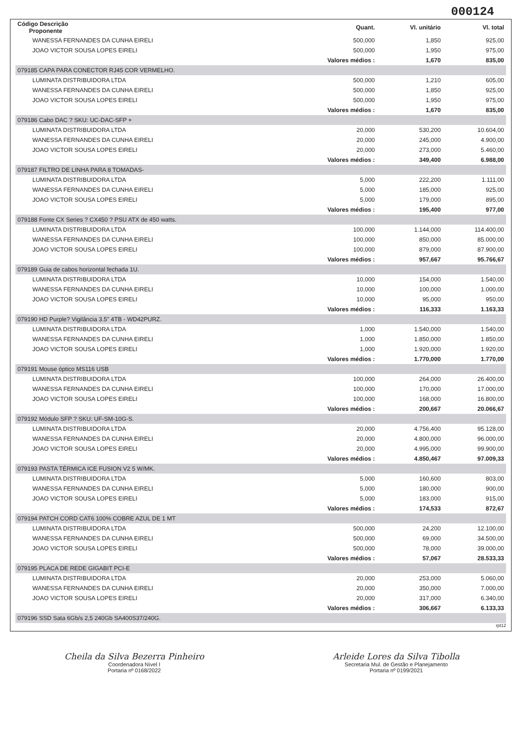000124
| Código Descrição Proponente | Quant. | Vl. unitário | Vl. total |
| --- | --- | --- | --- |
| WANESSA FERNANDES DA CUNHA EIRELI | 500,000 | 1,850 | 925,00 |
| JOAO VICTOR SOUSA LOPES EIRELI | 500,000 | 1,950 | 975,00 |
| | Valores médios : | 1,670 | 835,00 |
| 079185 CAPA PARA CONECTOR RJ45 COR VERMELHO. | | | |
| LUMINATA DISTRIBUIDORA LTDA | 500,000 | 1,210 | 605,00 |
| WANESSA FERNANDES DA CUNHA EIRELI | 500,000 | 1,850 | 925,00 |
| JOAO VICTOR SOUSA LOPES EIRELI | 500,000 | 1,950 | 975,00 |
| | Valores médios : | 1,670 | 835,00 |
| 079186 Cabo DAC ? SKU: UC-DAC-SFP + | | | |
| LUMINATA DISTRIBUIDORA LTDA | 20,000 | 530,200 | 10.604,00 |
| WANESSA FERNANDES DA CUNHA EIRELI | 20,000 | 245,000 | 4.900,00 |
| JOAO VICTOR SOUSA LOPES EIRELI | 20,000 | 273,000 | 5.460,00 |
| | Valores médios : | 349,400 | 6.988,00 |
| 079187 FILTRO DE LINHA PARA 8 TOMADAS- | | | |
| LUMINATA DISTRIBUIDORA LTDA | 5,000 | 222,200 | 1.111,00 |
| WANESSA FERNANDES DA CUNHA EIRELI | 5,000 | 185,000 | 925,00 |
| JOAO VICTOR SOUSA LOPES EIRELI | 5,000 | 179,000 | 895,00 |
| | Valores médios : | 195,400 | 977,00 |
| 079188 Fonte CX Series ? CX450 ? PSU ATX de 450 watts. | | | |
| LUMINATA DISTRIBUIDORA LTDA | 100,000 | 1.144,000 | 114.400,00 |
| WANESSA FERNANDES DA CUNHA EIRELI | 100,000 | 850,000 | 85.000,00 |
| JOAO VICTOR SOUSA LOPES EIRELI | 100,000 | 879,000 | 87.900,00 |
| | Valores médios : | 957,667 | 95.766,67 |
| 079189 Guia de cabos horizontal fechada 1U. | | | |
| LUMINATA DISTRIBUIDORA LTDA | 10,000 | 154,000 | 1.540,00 |
| WANESSA FERNANDES DA CUNHA EIRELI | 10,000 | 100,000 | 1.000,00 |
| JOAO VICTOR SOUSA LOPES EIRELI | 10,000 | 95,000 | 950,00 |
| | Valores médios : | 116,333 | 1.163,33 |
| 079190 HD Purple? Vigilância 3.5" 4TB - WD42PURZ. | | | |
| LUMINATA DISTRIBUIDORA LTDA | 1,000 | 1.540,000 | 1.540,00 |
| WANESSA FERNANDES DA CUNHA EIRELI | 1,000 | 1.850,000 | 1.850,00 |
| JOAO VICTOR SOUSA LOPES EIRELI | 1,000 | 1.920,000 | 1.920,00 |
| | Valores médios : | 1.770,000 | 1.770,00 |
| 079191 Mouse óptico MS116 USB | | | |
| LUMINATA DISTRIBUIDORA LTDA | 100,000 | 264,000 | 26.400,00 |
| WANESSA FERNANDES DA CUNHA EIRELI | 100,000 | 170,000 | 17.000,00 |
| JOAO VICTOR SOUSA LOPES EIRELI | 100,000 | 168,000 | 16.800,00 |
| | Valores médios : | 200,667 | 20.066,67 |
| 079192 Módulo SFP ? SKU: UF-SM-10G-S. | | | |
| LUMINATA DISTRIBUIDORA LTDA | 20,000 | 4.756,400 | 95.128,00 |
| WANESSA FERNANDES DA CUNHA EIRELI | 20,000 | 4.800,000 | 96.000,00 |
| JOAO VICTOR SOUSA LOPES EIRELI | 20,000 | 4.995,000 | 99.900,00 |
| | Valores médios : | 4.850,467 | 97.009,33 |
| 079193 PASTA TÉRMICA ICE FUSION V2 5 W/MK. | | | |
| LUMINATA DISTRIBUIDORA LTDA | 5,000 | 160,600 | 803,00 |
| WANESSA FERNANDES DA CUNHA EIRELI | 5,000 | 180,000 | 900,00 |
| JOAO VICTOR SOUSA LOPES EIRELI | 5,000 | 183,000 | 915,00 |
| | Valores médios : | 174,533 | 872,67 |
| 079194 PATCH CORD CAT6 100% COBRE AZUL DE 1 MT | | | |
| LUMINATA DISTRIBUIDORA LTDA | 500,000 | 24,200 | 12.100,00 |
| WANESSA FERNANDES DA CUNHA EIRELI | 500,000 | 69,000 | 34.500,00 |
| JOAO VICTOR SOUSA LOPES EIRELI | 500,000 | 78,000 | 39.000,00 |
| | Valores médios : | 57,067 | 28.533,33 |
| 079195 PLACA DE REDE GIGABIT PCI-E | | | |
| LUMINATA DISTRIBUIDORA LTDA | 20,000 | 253,000 | 5.060,00 |
| WANESSA FERNANDES DA CUNHA EIRELI | 20,000 | 350,000 | 7.000,00 |
| JOAO VICTOR SOUSA LOPES EIRELI | 20,000 | 317,000 | 6.340,00 |
| | Valores médios : | 306,667 | 6.133,33 |
| 079196 SSD Sata 6Gb/s 2,5 240Gb SA400S37/240G. | | | |
rpt12
Cheila da Silva Bezerra Pinheiro
Coordenadora Nível I
Portaria nº 0168/2022
Arleide Lores da Silva Tibolla
Secretaria Mul. de Gestão e Planejamento
Portaria nº 0199/2021